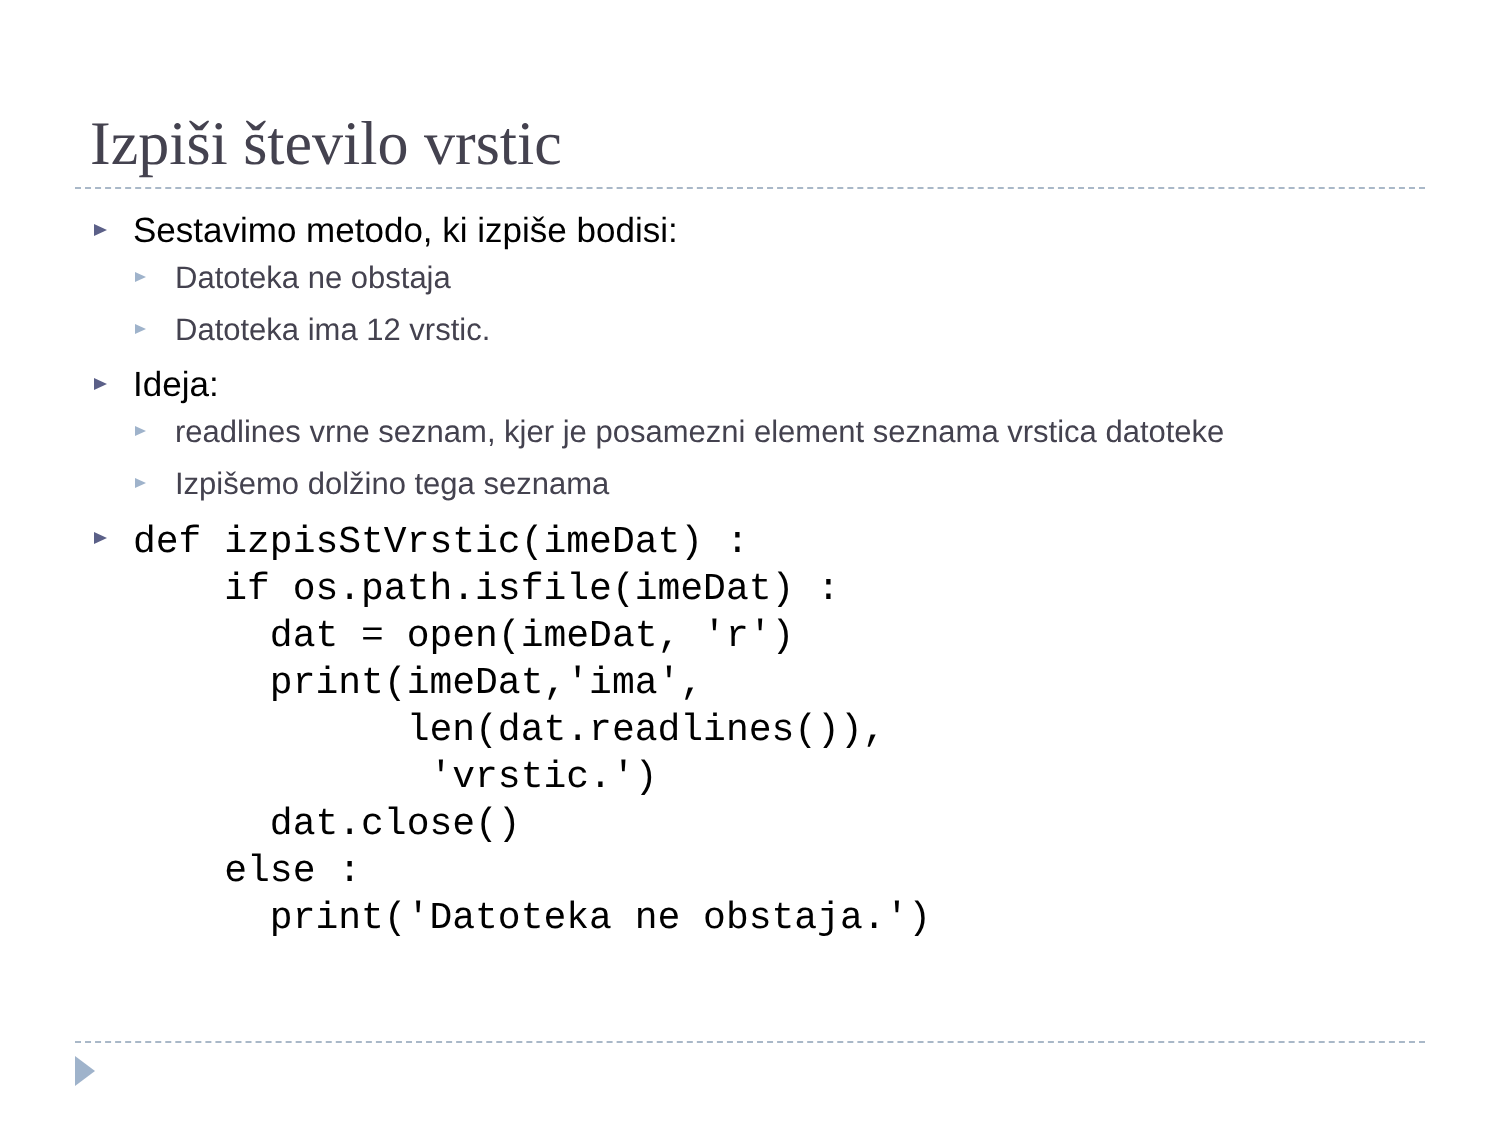Izpiši število vrstic
Sestavimo metodo, ki izpiše bodisi:
Datoteka ne obstaja
Datoteka ima 12 vrstic.
Ideja:
readlines vrne seznam, kjer je posamezni element seznama vrstica datoteke
Izpišemo dolžino tega seznama
def izpisStVrstic(imeDat) :
    if os.path.isfile(imeDat) :
      dat = open(imeDat, 'r')
      print(imeDat,'ima',
            len(dat.readlines()),
             'vrstic.')
      dat.close()
    else :
      print('Datoteka ne obstaja.')